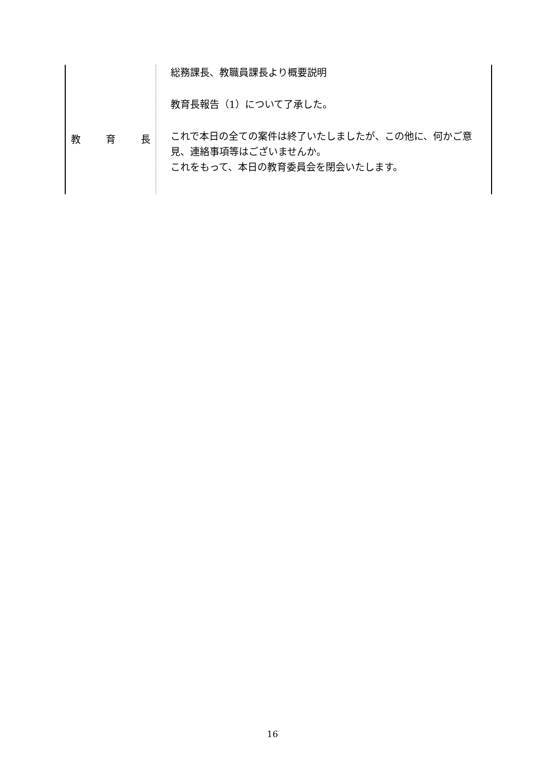| 教 育 長 | 総務課長、教職員課長より概要説明 教育長報告（1）について了承した。 これで本日の全ての案件は終了いたしましたが、この他に、何かご意見、連絡事項等はございませんか。 これをもって、本日の教育委員会を閉会いたします。 |
16